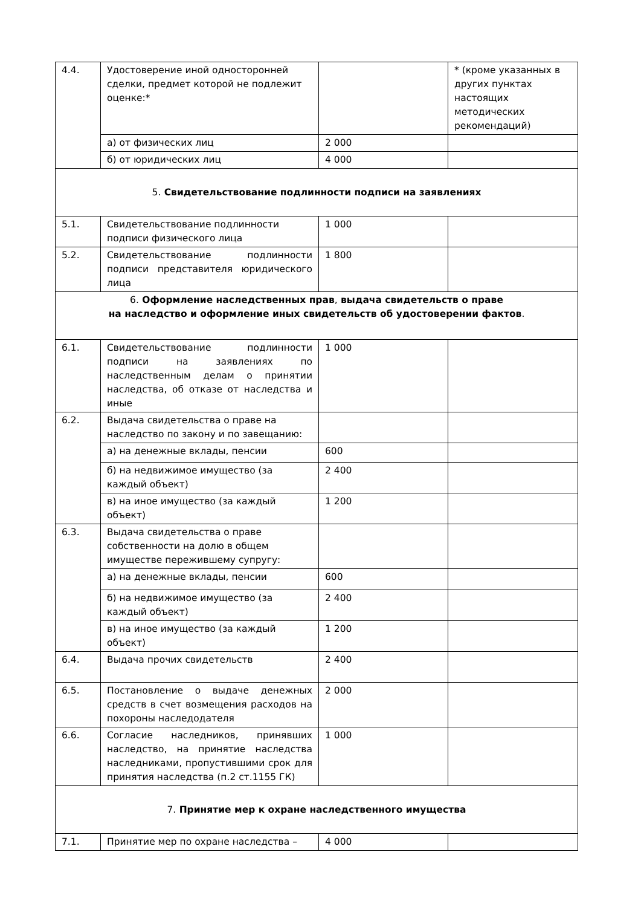| 4.4. | Удостоверение иной односторонней сделки, предмет которой не подлежит оценке:* | | * (кроме указанных в других пунктах настоящих методических рекомендаций) |
| | а) от физических лиц | 2 000 | |
| | б) от юридических лиц | 4 000 | |
| 5. Свидетельствование подлинности подписи на заявлениях | | | |
| 5.1. | Свидетельствование подлинности подписи физического лица | 1 000 | |
| 5.2. | Свидетельствование подлинности подписи представителя юридического лица | 1 800 | |
| 6. Оформление наследственных прав , выдача свидетельств о праве на наследство и оформление иных свидетельств об удостоверении фактов . | | | |
| 6.1. | Свидетельствование подлинности подписи на заявлениях по наследственным делам о принятии наследства, об отказе от наследства и иные | 1 000 | |
| 6.2. | Выдача свидетельства о праве на наследство по закону и по завещанию: | | |
| | а) на денежные вклады, пенсии | 600 | |
| | б) на недвижимое имущество (за каждый объект) | 2 400 | |
| | в) на иное имущество (за каждый объект) | 1 200 | |
| 6.3. | Выдача свидетельства о праве собственности на долю в общем имуществе пережившему супругу: | | |
| | а) на денежные вклады, пенсии | 600 | |
| | б) на недвижимое имущество (за каждый объект) | 2 400 | |
| | в) на иное имущество (за каждый объект) | 1 200 | |
| 6.4. | Выдача прочих свидетельств | 2 400 | |
| 6.5. | Постановление о выдаче денежных средств в счет возмещения расходов на похороны наследодателя | 2 000 | |
| 6.6. | Согласие наследников, принявших наследство, на принятие наследства наследниками, пропустившими срок для принятия наследства (п.2 ст.1155 ГК) | 1 000 | |
| 7. Принятие мер к охране наследственного имущества | | | |
| 7.1. | Принятие мер по охране наследства – | 4 000 | |